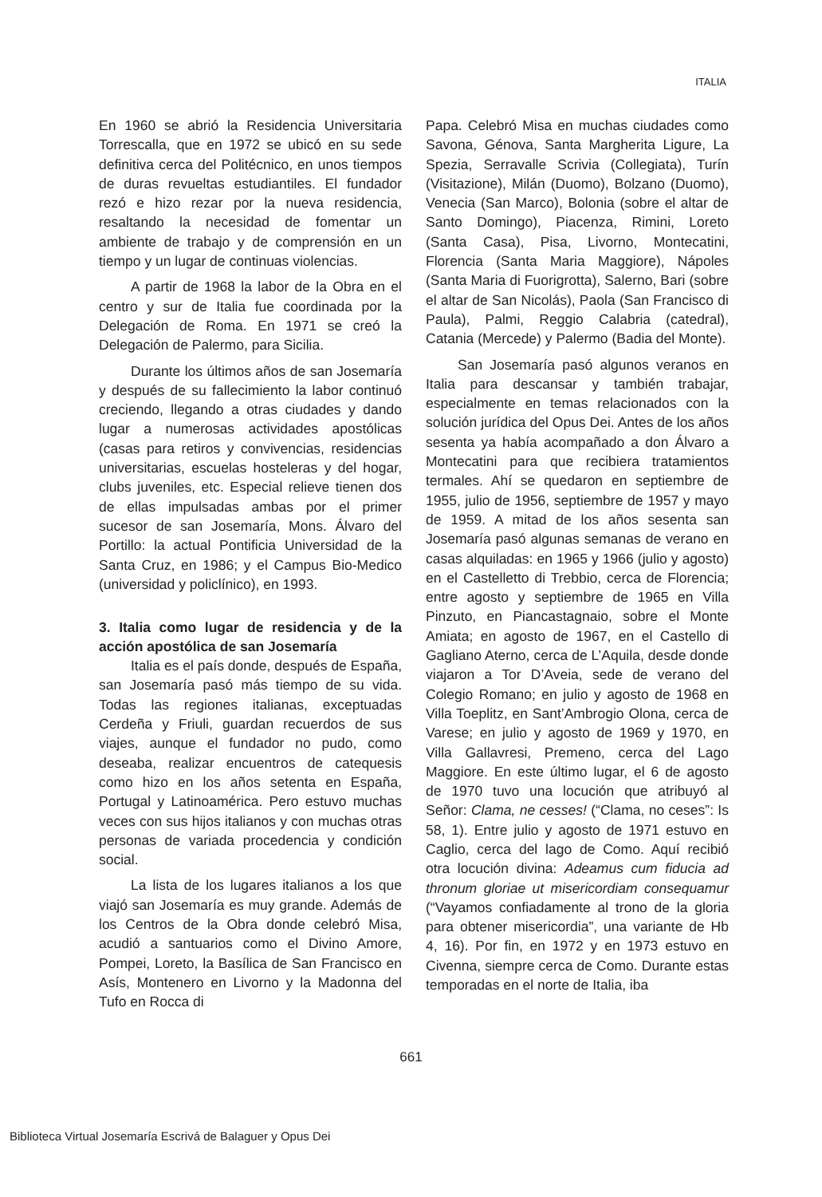ITALIA
En 1960 se abrió la Residencia Universitaria Torrescalla, que en 1972 se ubicó en su sede definitiva cerca del Politécnico, en unos tiempos de duras revueltas estudiantiles. El fundador rezó e hizo rezar por la nueva residencia, resaltando la necesidad de fomentar un ambiente de trabajo y de comprensión en un tiempo y un lugar de continuas violencias.
A partir de 1968 la labor de la Obra en el centro y sur de Italia fue coordinada por la Delegación de Roma. En 1971 se creó la Delegación de Palermo, para Sicilia.
Durante los últimos años de san Josemaría y después de su fallecimiento la labor continuó creciendo, llegando a otras ciudades y dando lugar a numerosas actividades apostólicas (casas para retiros y convivencias, residencias universitarias, escuelas hosteleras y del hogar, clubs juveniles, etc. Especial relieve tienen dos de ellas impulsadas ambas por el primer sucesor de san Josemaría, Mons. Álvaro del Portillo: la actual Pontificia Universidad de la Santa Cruz, en 1986; y el Campus Bio-Medico (universidad y policlínico), en 1993.
3. Italia como lugar de residencia y de la acción apostólica de san Josemaría
Italia es el país donde, después de España, san Josemaría pasó más tiempo de su vida. Todas las regiones italianas, exceptuadas Cerdeña y Friuli, guardan recuerdos de sus viajes, aunque el fundador no pudo, como deseaba, realizar encuentros de catequesis como hizo en los años setenta en España, Portugal y Latinoamérica. Pero estuvo muchas veces con sus hijos italianos y con muchas otras personas de variada procedencia y condición social.
La lista de los lugares italianos a los que viajó san Josemaría es muy grande. Además de los Centros de la Obra donde celebró Misa, acudió a santuarios como el Divino Amore, Pompei, Loreto, la Basílica de San Francisco en Asís, Montenero en Livorno y la Madonna del Tufo en Rocca di
Papa. Celebró Misa en muchas ciudades como Savona, Génova, Santa Margherita Ligure, La Spezia, Serravalle Scrivia (Collegiata), Turín (Visitazione), Milán (Duomo), Bolzano (Duomo), Venecia (San Marco), Bolonia (sobre el altar de Santo Domingo), Piacenza, Rimini, Loreto (Santa Casa), Pisa, Livorno, Montecatini, Florencia (Santa Maria Maggiore), Nápoles (Santa Maria di Fuorigrotta), Salerno, Bari (sobre el altar de San Nicolás), Paola (San Francisco di Paula), Palmi, Reggio Calabria (catedral), Catania (Mercede) y Palermo (Badia del Monte).
San Josemaría pasó algunos veranos en Italia para descansar y también trabajar, especialmente en temas relacionados con la solución jurídica del Opus Dei. Antes de los años sesenta ya había acompañado a don Álvaro a Montecatini para que recibiera tratamientos termales. Ahí se quedaron en septiembre de 1955, julio de 1956, septiembre de 1957 y mayo de 1959. A mitad de los años sesenta san Josemaría pasó algunas semanas de verano en casas alquiladas: en 1965 y 1966 (julio y agosto) en el Castelletto di Trebbio, cerca de Florencia; entre agosto y septiembre de 1965 en Villa Pinzuto, en Piancastagnaio, sobre el Monte Amiata; en agosto de 1967, en el Castello di Gagliano Aterno, cerca de L’Aquila, desde donde viajaron a Tor D’Aveia, sede de verano del Colegio Romano; en julio y agosto de 1968 en Villa Toeplitz, en Sant’Ambrogio Olona, cerca de Varese; en julio y agosto de 1969 y 1970, en Villa Gallavresi, Premeno, cerca del Lago Maggiore. En este último lugar, el 6 de agosto de 1970 tuvo una locución que atribuyó al Señor: Clama, ne cesses! (“Clama, no ceses”: Is 58, 1). Entre julio y agosto de 1971 estuvo en Caglio, cerca del lago de Como. Aquí recibió otra locución divina: Adeamus cum fiducia ad thronum gloriae ut misericordiam consequamur (“Vayamos confiadamente al trono de la gloria para obtener misericordia”, una variante de Hb 4, 16). Por fin, en 1972 y en 1973 estuvo en Civenna, siempre cerca de Como. Durante estas temporadas en el norte de Italia, iba
661
Biblioteca Virtual Josemaría Escrivá de Balaguer y Opus Dei